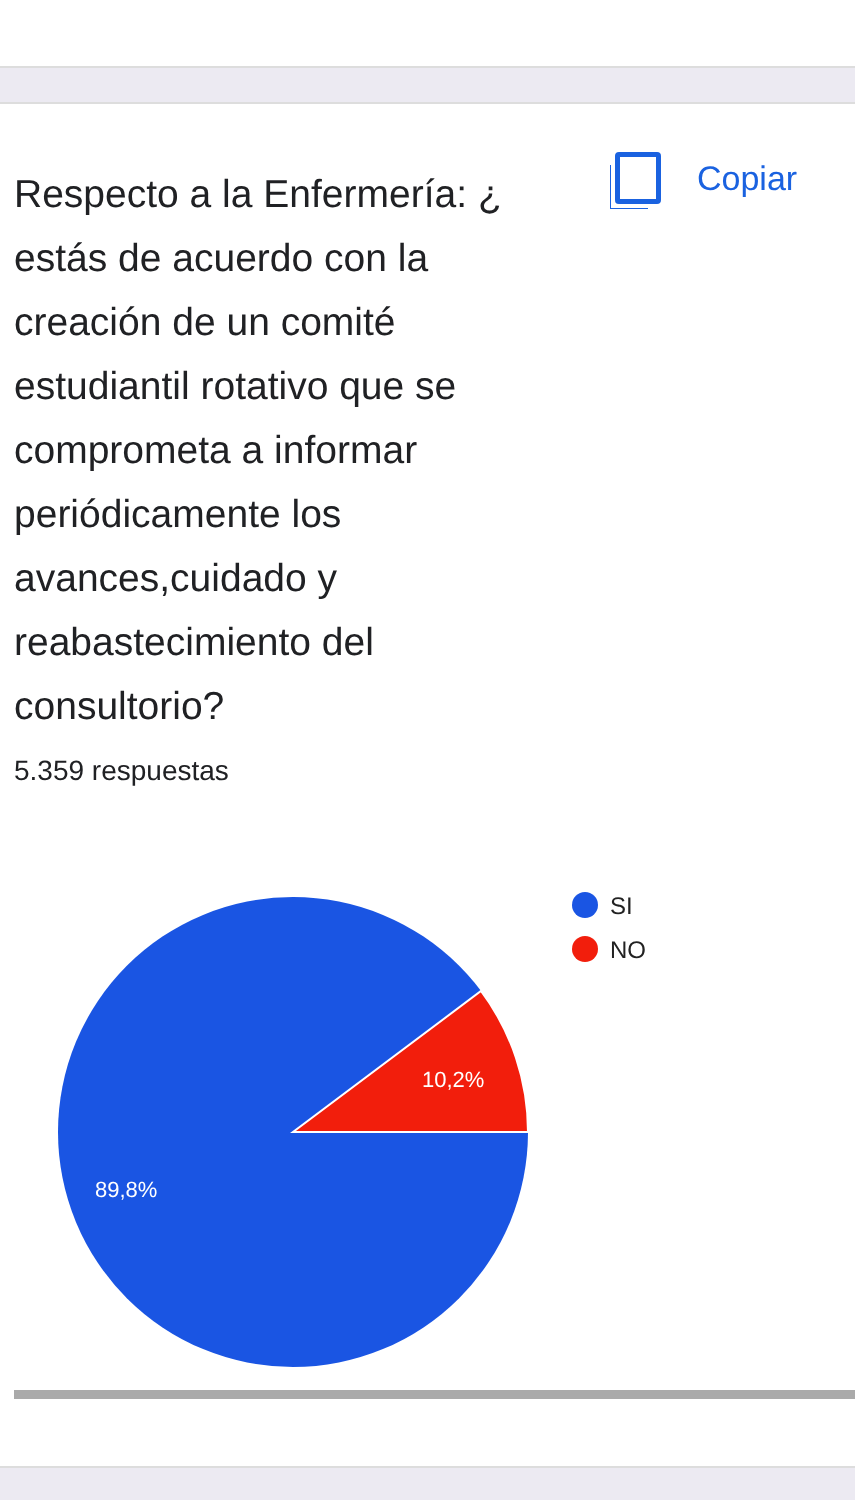Respecto a la Enfermería: ¿ estás de acuerdo con la creación de un comité estudiantil rotativo que se comprometa a informar periódicamente los avances,cuidado y reabastecimiento del consultorio?
Copiar
5.359 respuestas
10,2%
89,8%
SI
NO